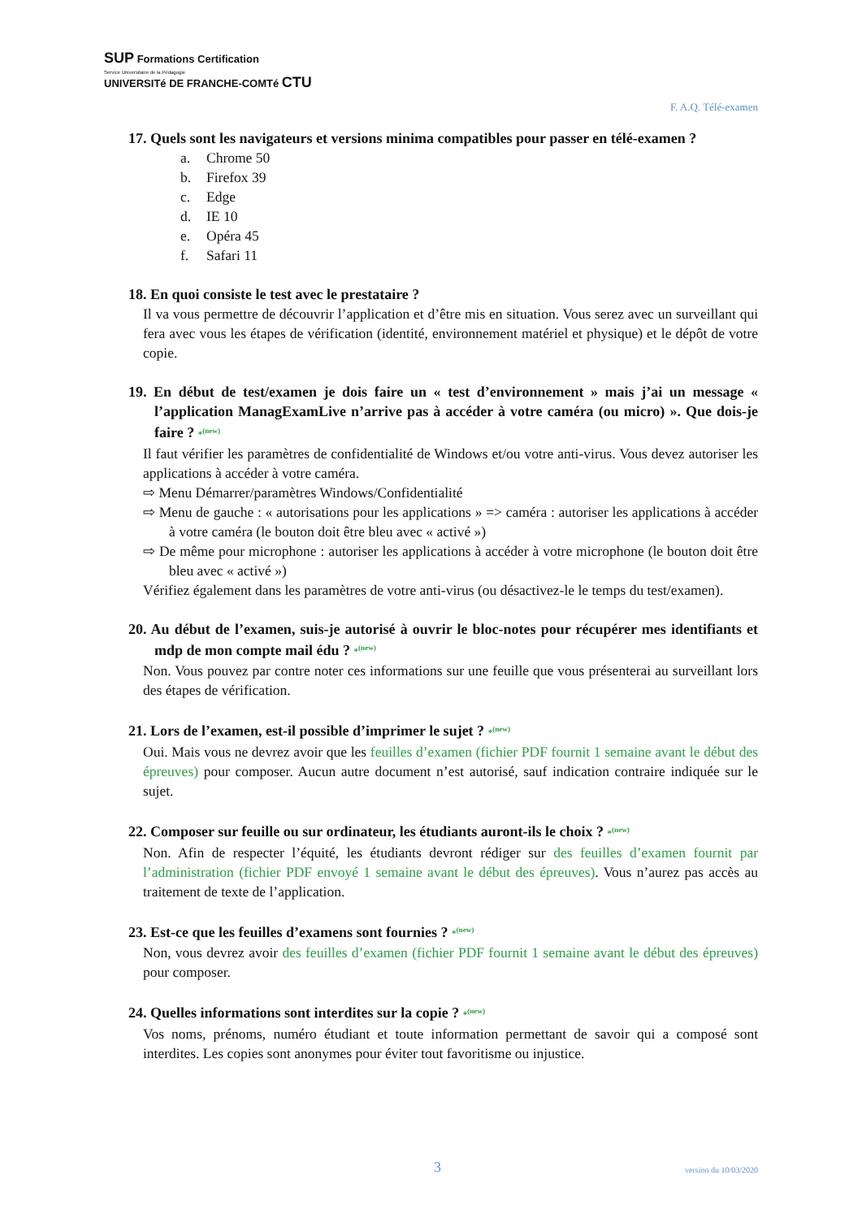SUP Formations Certification
Service Universitaire de la Pédagogie
UNIVERSITé DE FRANCHE-COMTé CTU
F. A.Q. Télé-examen
17. Quels sont les navigateurs et versions minima compatibles pour passer en télé-examen ?
a. Chrome 50
b. Firefox 39
c. Edge
d. IE 10
e. Opéra 45
f. Safari 11
18. En quoi consiste le test avec le prestataire ?
Il va vous permettre de découvrir l’application et d’être mis en situation. Vous serez avec un surveillant qui fera avec vous les étapes de vérification (identité, environnement matériel et physique) et le dépôt de votre copie.
19. En début de test/examen je dois faire un « test d’environnement » mais j’ai un message « l’application ManagExamLive n’arrive pas à accéder à votre caméra (ou micro) ». Que dois-je faire ? *<sup>(new)</sup>
Il faut vérifier les paramètres de confidentialité de Windows et/ou votre anti-virus. Vous devez autoriser les applications à accéder à votre caméra.
⇨ Menu Démarrer/paramètres Windows/Confidentialité
⇨ Menu de gauche : « autorisations pour les applications » => caméra : autoriser les applications à accéder à votre caméra (le bouton doit être bleu avec « activé »)
⇨ De même pour microphone : autoriser les applications à accéder à votre microphone (le bouton doit être bleu avec « activé »)
Vérifiez également dans les paramètres de votre anti-virus (ou désactivez-le le temps du test/examen).
20. Au début de l’examen, suis-je autorisé à ouvrir le bloc-notes pour récupérer mes identifiants et mdp de mon compte mail édu ? *<sup>(new)</sup>
Non. Vous pouvez par contre noter ces informations sur une feuille que vous présenterai au surveillant lors des étapes de vérification.
21. Lors de l’examen, est-il possible d’imprimer le sujet ? *<sup>(new)</sup>
Oui. Mais vous ne devrez avoir que les feuilles d’examen (fichier PDF fournit 1 semaine avant le début des épreuves) pour composer. Aucun autre document n’est autorisé, sauf indication contraire indiquée sur le sujet.
22. Composer sur feuille ou sur ordinateur, les étudiants auront-ils le choix ? *<sup>(new)</sup>
Non. Afin de respecter l’équité, les étudiants devront rédiger sur des feuilles d’examen fournit par l’administration (fichier PDF envoyé 1 semaine avant le début des épreuves). Vous n’aurez pas accès au traitement de texte de l’application.
23. Est-ce que les feuilles d’examens sont fournies ? *<sup>(new)</sup>
Non, vous devrez avoir des feuilles d’examen (fichier PDF fournit 1 semaine avant le début des épreuves) pour composer.
24. Quelles informations sont interdites sur la copie ? *<sup>(new)</sup>
Vos noms, prénoms, numéro étudiant et toute information permettant de savoir qui a composé sont interdites. Les copies sont anonymes pour éviter tout favoritisme ou injustice.
3 version du 10/03/2020